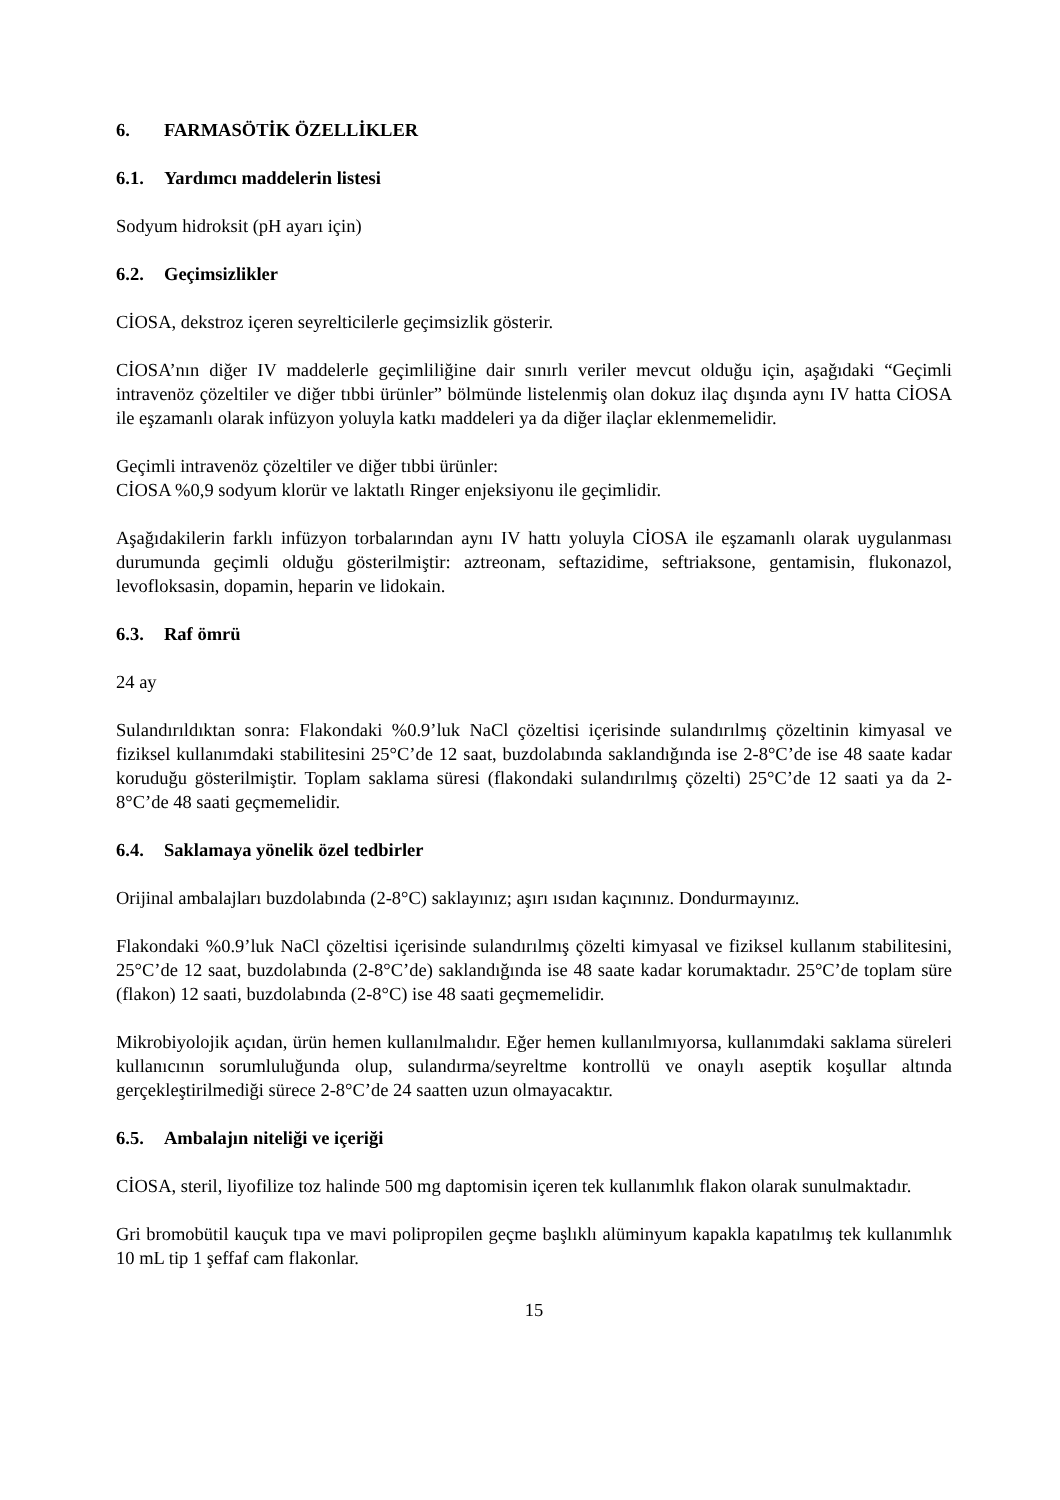6. FARMASÖTİK ÖZELLİKLER
6.1. Yardımcı maddelerin listesi
Sodyum hidroksit (pH ayarı için)
6.2. Geçimsizlikler
CİOSA, dekstroz içeren seyrelticilerle geçimsizlik gösterir.
CİOSA’nın diğer IV maddelerle geçimliliğine dair sınırlı veriler mevcut olduğu için, aşağıdaki “Geçimli intravenöz çözeltiler ve diğer tıbbi ürünler” bölmünde listelenmiş olan dokuz ilaç dışında aynı IV hatta CİOSA ile eşzamanlı olarak infüzyon yoluyla katkı maddeleri ya da diğer ilaçlar eklenmemelidir.
Geçimli intravenöz çözeltiler ve diğer tıbbi ürünler:
CİOSA %0,9 sodyum klorür ve laktatlı Ringer enjeksiyonu ile geçimlidir.
Aşağıdakilerin farklı infüzyon torbalarından aynı IV hattı yoluyla CİOSA ile eşzamanlı olarak uygulanması durumunda geçimli olduğu gösterilmiştir: aztreonam, seftazidime, seftriaksone, gentamisin, flukonazol, levofloksasin, dopamin, heparin ve lidokain.
6.3. Raf ömrü
24 ay
Sulandırıldıktan sonra: Flakondaki %0.9’luk NaCl çözeltisi içerisinde sulandırılmış çözeltinin kimyasal ve fiziksel kullanımdaki stabilitesini 25°C’de 12 saat, buzdolabında saklandığında ise 2-8°C’de ise 48 saate kadar koruduğu gösterilmiştir. Toplam saklama süresi (flakondaki sulandırılmış çözelti) 25°C’de 12 saati ya da 2-8°C’de 48 saati geçmemelidir.
6.4. Saklamaya yönelik özel tedbirler
Orijinal ambalajları buzdolabında (2-8°C) saklayınız; aşırı ısıdan kaçınınız. Dondurmayınız.
Flakondaki %0.9’luk NaCl çözeltisi içerisinde sulandırılmış çözelti kimyasal ve fiziksel kullanım stabilitesini, 25°C’de 12 saat, buzdolabında (2-8°C’de) saklandığında ise 48 saate kadar korumaktadır. 25°C’de toplam süre (flakon) 12 saati, buzdolabında (2-8°C) ise 48 saati geçmemelidir.
Mikrobiyolojik açıdan, ürün hemen kullanılmalıdır. Eğer hemen kullanılmıyorsa, kullanımdaki saklama süreleri kullanıcının sorumluluğunda olup, sulandırma/seyreltme kontrollü ve onaylı aseptik koşullar altında gerçekleştirilmediği sürece 2-8°C’de 24 saatten uzun olmayacaktır.
6.5. Ambalajın niteliği ve içeriği
CİOSA, steril, liyofilize toz halinde 500 mg daptomisin içeren tek kullanımlık flakon olarak sunulmaktadır.
Gri bromobütil kauçuk tıpa ve mavi polipropilen geçme başlıklı alüminyum kapakla kapatılmış tek kullanımlık 10 mL tip 1 şeffaf cam flakonlar.
15